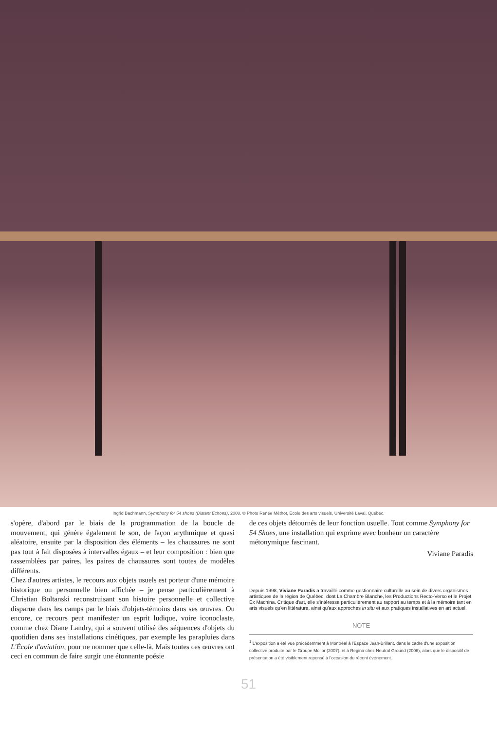Ingrid Bachmann, Symphony for 54 shoes (Distant Echoes), 2008. © Photo Renée Méthot, École des arts visuels, Université Laval, Québec.
s'opère, d'abord par le biais de la programmation de la boucle de mouvement, qui génère également le son, de façon arythmique et quasi aléatoire, ensuite par la disposition des éléments – les chaussures ne sont pas tout à fait disposées à intervalles égaux – et leur composition : bien que rassemblées par paires, les paires de chaussures sont toutes de modèles différents.
Chez d'autres artistes, le recours aux objets usuels est porteur d'une mémoire historique ou personnelle bien affichée – je pense particulièrement à Christian Boltanski reconstruisant son histoire personnelle et collective disparue dans les camps par le biais d'objets-témoins dans ses œuvres. Ou encore, ce recours peut manifester un esprit ludique, voire iconoclaste, comme chez Diane Landry, qui a souvent utilisé des séquences d'objets du quotidien dans ses installations cinétiques, par exemple les parapluies dans L'École d'aviation, pour ne nommer que celle-là. Mais toutes ces œuvres ont ceci en commun de faire surgir une étonnante poésie
de ces objets détournés de leur fonction usuelle. Tout comme Symphony for 54 Shoes, une installation qui exprime avec bonheur un caractère métonymique fascinant.
Viviane Paradis
Depuis 1998, Viviane Paradis a travaillé comme gestionnaire culturelle au sein de divers organismes artistiques de la région de Québec, dont La Chambre Blanche, les Productions Recto-Verso et le Projet Ex Machina. Critique d'art, elle s'intéresse particulièrement au rapport au temps et à la mémoire tant en arts visuels qu'en littérature, ainsi qu'aux approches in situ et aux pratiques installatives en art actuel.
NOTE
<sup>1</sup> L'exposition a été vue précédemment à Montréal à l'Espace Jean-Brillant, dans le cadre d'une exposition collective produite par le Groupe Molior (2007), et à Regina chez Neutral Ground (2006), alors que le dispositif de présentation a été visiblement repensé à l'occasion du récent événement.
51